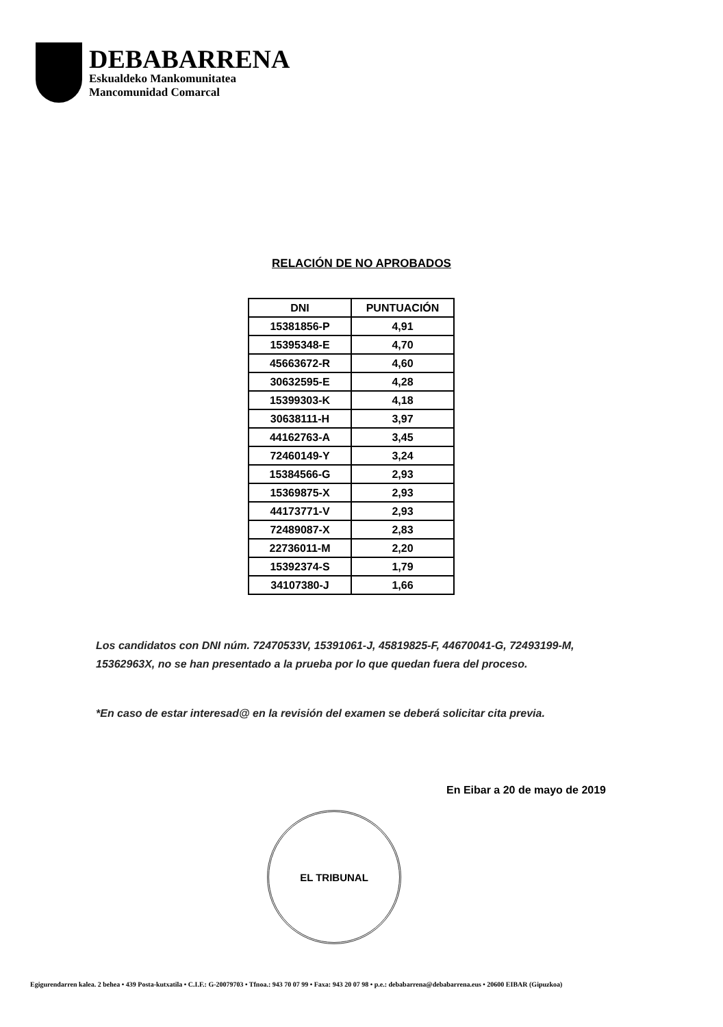DEBABARRENA
Eskualdeko Mankomunitatea
Mancomunidad Comarcal
RELACIÓN DE NO APROBADOS
| DNI | PUNTUACIÓN |
| --- | --- |
| 15381856-P | 4,91 |
| 15395348-E | 4,70 |
| 45663672-R | 4,60 |
| 30632595-E | 4,28 |
| 15399303-K | 4,18 |
| 30638111-H | 3,97 |
| 44162763-A | 3,45 |
| 72460149-Y | 3,24 |
| 15384566-G | 2,93 |
| 15369875-X | 2,93 |
| 44173771-V | 2,93 |
| 72489087-X | 2,83 |
| 22736011-M | 2,20 |
| 15392374-S | 1,79 |
| 34107380-J | 1,66 |
Los candidatos con DNI núm. 72470533V, 15391061-J, 45819825-F, 44670041-G, 72493199-M, 15362963X, no se han presentado a la prueba por lo que quedan fuera del proceso.
*En caso de estar interesad@ en la revisión del examen se deberá solicitar cita previa.
En Eibar a 20 de mayo de 2019
EL TRIBUNAL
Egigurendarren kalea. 2 behea • 439 Posta-kutxatila • C.I.F.: G-20079703 • Tfnoa.: 943 70 07 99 • Faxa: 943 20 07 98 • p.e.: debabarrena@debabarrena.eus • 20600 EIBAR (Gipuzkoa)